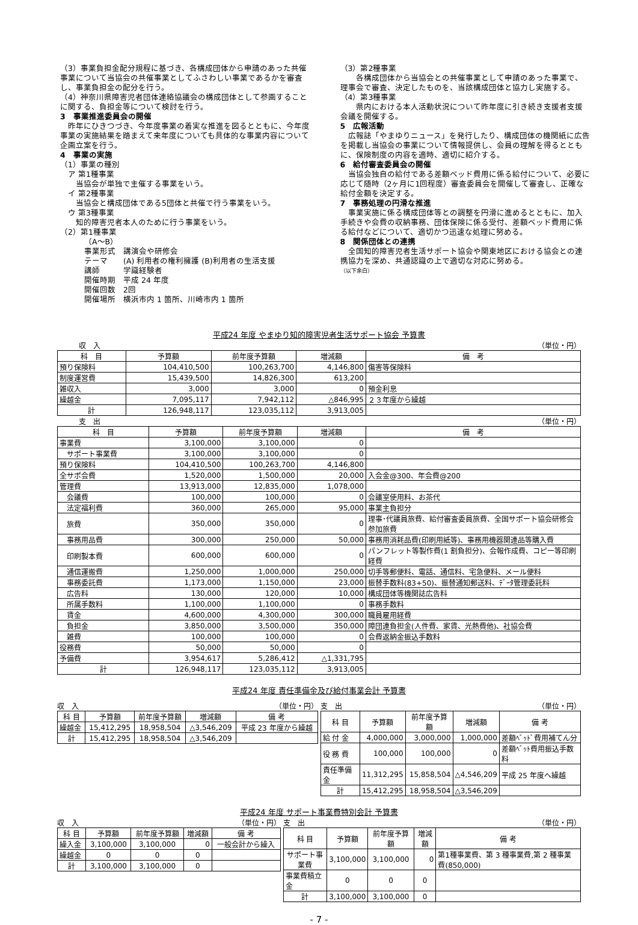（3）事業負担金配分規程に基づき、各構成団体から申請のあった共催事業について当協会の共催事業としてふさわしい事業であるかを審査し、事業負担金の配分を行う。
（4）神奈川県障害児者団体連絡協議会の構成団体として参画することに関する、負担金等について検討を行う。
3　事業推進委員会の開催
　昨年にひきつづき、今年度事業の着実な推進を図るとともに、今年度事業の実施結果を踏まえて来年度についても具体的な事業内容について企画立案を行う。
4　事業の実施
（1）事業の種別
　ア 第1種事業
　　当協会が単独で主催する事業をいう。
　イ 第2種事業
　　当協会と構成団体である5団体と共催で行う事業をいう。
　ウ 第3種事業
　　知的障害児者本人のために行う事業をいう。
（2）第1種事業
（A～B）
事業形式　講演会や研修会
テーマ　　(A) 利用者の権利擁護 (B)利用者の生活支援
講師　　　学識経験者
開催時期　平成 24 年度
開催回数　2回
開催場所　横浜市内 1 箇所、川崎市内 1 箇所
（3）第2種事業
　　各構成団体から当協会との共催事業として申請のあった事業で、理事会で審査、決定したものを、当該構成団体と協力し実施する。
（4）第3種事業
　　県内における本人活動状況について昨年度に引き続き支援者支援会議を開催する。
5　広報活動
　広報誌「やまゆりニュース」を発行したり、構成団体の機関紙に広告を掲載し当協会の事業について情報提供し、会員の理解を得るとともに、保険制度の内容を適時、適切に紹介する。
6　給付審査委員会の開催
　当協会独自の給付である差額ベッド費用に係る給付について、必要に応じて随時（2ヶ月に1回程度）審査委員会を開催して審査し、正確な給付金額を決定する。
7　事務処理の円滑な推進
　事業実施に係る構成団体等との調整を円滑に進めるとともに、加入手続きや会費の収納事務、団体保険に係る受付、差額ベッド費用に係る給付などについて、適切かつ迅速な処理に努める。
8　関係団体との連携
　全国知的障害児者生活サポート協会や関東地区における協会との連携協力を深め、共通認識の上で適切な対応に努める。
（以下余白）
平成24 年度 やまゆり知的障害児者生活サポート協会 予算書
　　　収　入 （単位・円）
| 科 目 | 予算額 | 前年度予算額 | 増減額 | 備 考 |
| --- | --- | --- | --- | --- |
| 預り保険料 | 104,410,500 | 100,263,700 | 4,146,800 | 傷害等保険料 |
| 制度運営費 | 15,439,500 | 14,826,300 | 613,200 | |
| 雑収入 | 3,000 | 3,000 | 0 | 預金利息 |
| 繰越金 | 7,095,117 | 7,942,112 | △846,995 | ２３年度から繰越 |
| 計 | 126,948,117 | 123,035,112 | 3,913,005 | |
　　　支　出 （単位・円）
| 科 目 | 予算額 | 前年度予算額 | 増減額 | 備 考 |
| --- | --- | --- | --- | --- |
| 事業費 | 3,100,000 | 3,100,000 | 0 | |
| サポート事業費 | 3,100,000 | 3,100,000 | 0 | |
| 預り保険料 | 104,410,500 | 100,263,700 | 4,146,800 | |
| 全サポ会費 | 1,520,000 | 1,500,000 | 20,000 | 入会金@300、年会費@200 |
| 管理費 | 13,913,000 | 12,835,000 | 1,078,000 | |
| 会議費 | 100,000 | 100,000 | 0 | 会議室使用料、お茶代 |
| 法定福利費 | 360,000 | 265,000 | 95,000 | 事業主負担分 |
| 旅費 | 350,000 | 350,000 | 0 | 理事･代議員旅費、給付審査委員旅費、全国サポート協会研修会参加旅費 |
| 事務用品費 | 300,000 | 250,000 | 50,000 | 事務用消耗品費(印刷用紙等)、事務用機器関連品等購入費 |
| 印刷製本費 | 600,000 | 600,000 | 0 | パンフレット等製作費(1 割負担分)、会報作成費、コピー等印刷経費 |
| 通信運搬費 | 1,250,000 | 1,000,000 | 250,000 | 切手等郵便料、電話、通信料、宅急便料、メール便料 |
| 事務委託費 | 1,173,000 | 1,150,000 | 23,000 | 振替手数料(83+50)、振替通知郵送料、ﾃﾞｰﾀ管理委託料 |
| 広告料 | 130,000 | 120,000 | 10,000 | 構成団体等機関誌広告料 |
| 所属手数料 | 1,100,000 | 1,100,000 | 0 | 事務手数料 |
| 賃金 | 4,600,000 | 4,300,000 | 300,000 | 職員雇用経費 |
| 負担金 | 3,850,000 | 3,500,000 | 350,000 | 障団連負担金(人件費、家賃、光熱費他)、社協会費 |
| 雑費 | 100,000 | 100,000 | 0 | 会費返納金振込手数料 |
| 役務費 | 50,000 | 50,000 | 0 | |
| 予備費 | 3,954,617 | 5,286,412 | △1,331,795 | |
| 計 | 126,948,117 | 123,035,112 | 3,913,005 | |
平成24 年度 責任準備金及び給付事業会計 予算書
収　入 （単位・円）
| 科 目 | 予算額 | 前年度予算額 | 増減額 | 備 考 |
| --- | --- | --- | --- | --- |
| 繰越金 | 15,412,295 | 18,958,504 | △3,546,209 | 平成 23 年度から繰越 |
| 計 | 15,412,295 | 18,958,504 | △3,546,209 | |
支　出 （単位・円）
| 科 目 | 予算額 | 前年度予算額 | 増減額 | 備 考 |
| --- | --- | --- | --- | --- |
| 給 付 金 | 4,000,000 | 3,000,000 | 1,000,000 | 差額ﾍﾞｯﾄﾞ費用補てん分 |
| 役 務 費 | 100,000 | 100,000 | 0 | 差額ﾍﾞｯﾄ費用振込手数料 |
| 責任準備金 | 11,312,295 | 15,858,504 | △4,546,209 | 平成 25 年度へ繰越 |
| 計 | 15,412,295 | 18,958,504 | △3,546,209 | |
平成24 年度 サポート事業費特別会計 予算書
収　入 （単位・円）
| 科 目 | 予算額 | 前年度予算額 | 増減額 | 備 考 |
| --- | --- | --- | --- | --- |
| 繰入金 | 3,100,000 | 3,100,000 | 0 | 一般会計から繰入 |
| 繰越金 | 0 | 0 | 0 | |
| 計 | 3,100,000 | 3,100,000 | 0 | |
支　出 （単位・円）
| 科 目 | 予算額 | 前年度予算額 | 増減額 | 備 考 |
| --- | --- | --- | --- | --- |
| サポート事業費 | 3,100,000 | 3,100,000 | 0 | 第1種事業費、第 3 種事業費,第 2 種事業費(850,000) |
| 事業費積立金 | 0 | 0 | 0 | |
| 計 | 3,100,000 | 3,100,000 | 0 | |
- 7 -